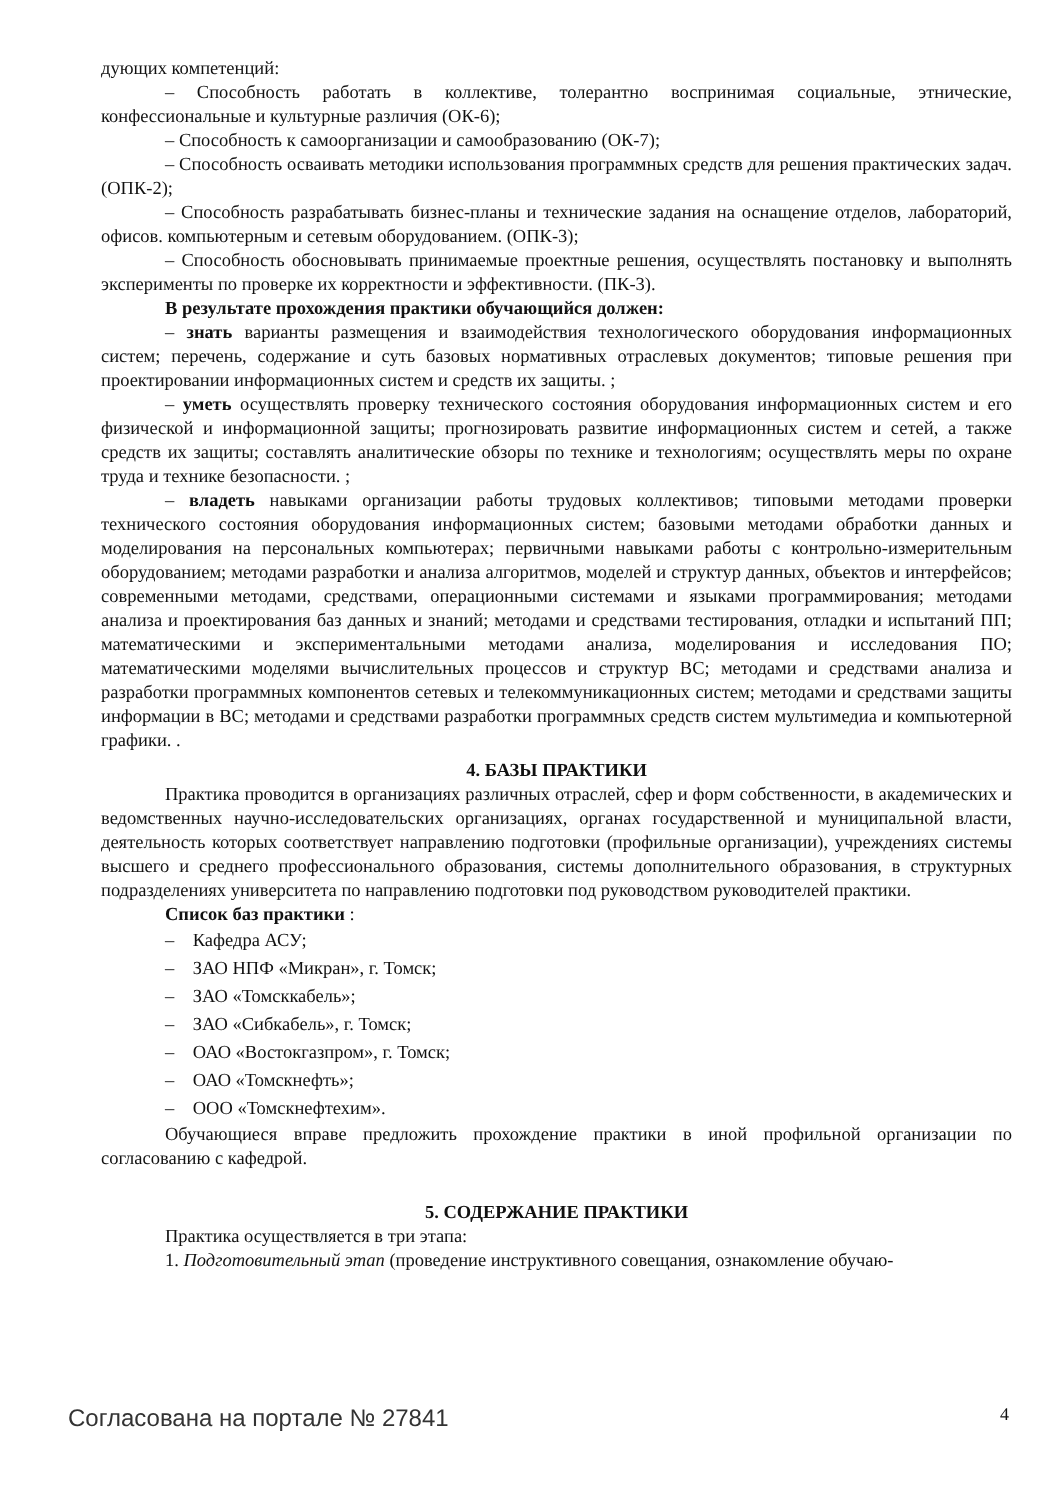дующих компетенций:
– Способность работать в коллективе, толерантно воспринимая социальные, этнические, конфессиональные и культурные различия (ОК-6);
– Способность к самоорганизации и самообразованию (ОК-7);
– Способность осваивать методики использования программных средств для решения практических задач. (ОПК-2);
– Способность разрабатывать бизнес-планы и технические задания на оснащение отделов, лабораторий, офисов. компьютерным и сетевым оборудованием. (ОПК-3);
– Способность обосновывать принимаемые проектные решения, осуществлять постановку и выполнять эксперименты по проверке их корректности и эффективности. (ПК-3).
В результате прохождения практики обучающийся должен:
– знать варианты размещения и взаимодействия технологического оборудования информационных систем; перечень, содержание и суть базовых нормативных отраслевых документов; типовые решения при проектировании информационных систем и средств их защиты. ;
– уметь осуществлять проверку технического состояния оборудования информационных систем и его физической и информационной защиты; прогнозировать развитие информационных систем и сетей, а также средств их защиты; составлять аналитические обзоры по технике и технологиям; осуществлять меры по охране труда и технике безопасности. ;
– владеть навыками организации работы трудовых коллективов; типовыми методами проверки технического состояния оборудования информационных систем; базовыми методами обработки данных и моделирования на персональных компьютерах; первичными навыками работы с контрольно-измерительным оборудованием; методами разработки и анализа алгоритмов, моделей и структур данных, объектов и интерфейсов; современными методами, средствами, операционными системами и языками программирования; методами анализа и проектирования баз данных и знаний; методами и средствами тестирования, отладки и испытаний ПП; математическими и экспериментальными методами анализа, моделирования и исследования ПО; математическими моделями вычислительных процессов и структур ВС; методами и средствами анализа и разработки программных компонентов сетевых и телекоммуникационных систем; методами и средствами защиты информации в ВС; методами и средствами разработки программных средств систем мультимедиа и компьютерной графики. .
4. БАЗЫ ПРАКТИКИ
Практика проводится в организациях различных отраслей, сфер и форм собственности, в академических и ведомственных научно-исследовательских организациях, органах государственной и муниципальной власти, деятельность которых соответствует направлению подготовки (профильные организации), учреждениях системы высшего и среднего профессионального образования, системы дополнительного образования, в структурных подразделениях университета по направлению подготовки под руководством руководителей практики.
Список баз практики :
– Кафедра АСУ;
– ЗАО НПФ «Микран», г. Томск;
– ЗАО «Томсккабель»;
– ЗАО «Сибкабель», г. Томск;
– ОАО «Востокгазпром», г. Томск;
– ОАО «Томскнефть»;
– ООО «Томскнефтехим».
Обучающиеся вправе предложить прохождение практики в иной профильной организации по согласованию с кафедрой.
5. СОДЕРЖАНИЕ ПРАКТИКИ
Практика осуществляется в три этапа:
1. Подготовительный этап (проведение инструктивного совещания, ознакомление обучаю-
Согласована на портале № 27841 4